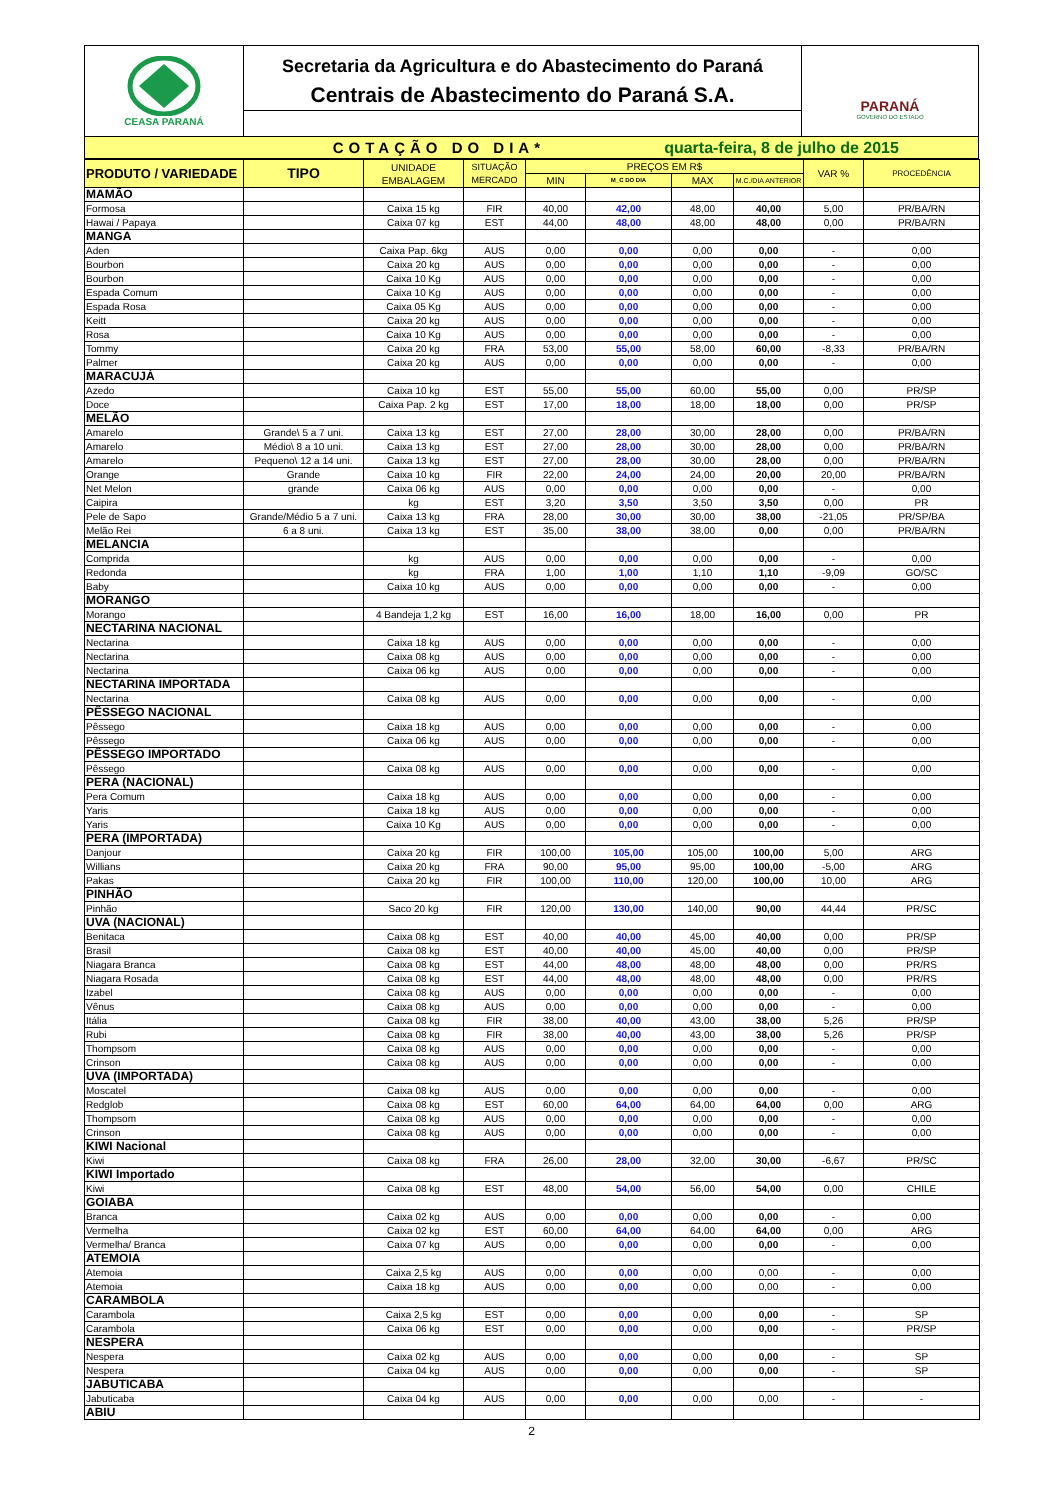CEASA PARANÁ
Secretaria da Agricultura e do Abastecimento do Paraná
Centrais de Abastecimento do Paraná S.A.
PARANÁ
GOVERNO DO ESTADO
COTAÇÃO DO DIA*
quarta-feira, 8 de julho de 2015
| PRODUTO / VARIEDADE | TIPO | UNIDADE EMBALAGEM | SITUAÇÃO MERCADO | PREÇOS EM R$ | | | | VAR % | PROCEDÊNCIA |
| --- | --- | --- | --- | --- | --- | --- | --- | --- | --- |
| | | | | MIN | M_C DO DIA | MAX | M.C./DIA ANTERIOR | | |
| MAMÃO | | | | | | | | | |
| Formosa | | Caixa 15 kg | FIR | 40,00 | 42,00 | 48,00 | 40,00 | 5,00 | PR/BA/RN |
| Hawai / Papaya | | Caixa 07 kg | EST | 44,00 | 48,00 | 48,00 | 48,00 | 0,00 | PR/BA/RN |
| MANGA | | | | | | | | | |
| Aden | | Caixa Pap. 6kg | AUS | 0,00 | 0,00 | 0,00 | 0,00 | - | 0,00 |
| Bourbon | | Caixa 20 kg | AUS | 0,00 | 0,00 | 0,00 | 0,00 | - | 0,00 |
| Bourbon | | Caixa 10 Kg | AUS | 0,00 | 0,00 | 0,00 | 0,00 | - | 0,00 |
| Espada Comum | | Caixa 10 Kg | AUS | 0,00 | 0,00 | 0,00 | 0,00 | - | 0,00 |
| Espada Rosa | | Caixa 05 Kg | AUS | 0,00 | 0,00 | 0,00 | 0,00 | - | 0,00 |
| Keitt | | Caixa 20 kg | AUS | 0,00 | 0,00 | 0,00 | 0,00 | - | 0,00 |
| Rosa | | Caixa 10 Kg | AUS | 0,00 | 0,00 | 0,00 | 0,00 | - | 0,00 |
| Tommy | | Caixa 20 kg | FRA | 53,00 | 55,00 | 58,00 | 60,00 | -8,33 | PR/BA/RN |
| Palmer | | Caixa 20 kg | AUS | 0,00 | 0,00 | 0,00 | 0,00 | - | 0,00 |
| MARACUJÁ | | | | | | | | | |
| Azedo | | Caixa 10 kg | EST | 55,00 | 55,00 | 60,00 | 55,00 | 0,00 | PR/SP |
| Doce | | Caixa Pap. 2 kg | EST | 17,00 | 18,00 | 18,00 | 18,00 | 0,00 | PR/SP |
| MELÃO | | | | | | | | | |
| Amarelo | Grande\ 5 a 7 uni. | Caixa 13 kg | EST | 27,00 | 28,00 | 30,00 | 28,00 | 0,00 | PR/BA/RN |
| Amarelo | Médio\ 8 a 10 uni. | Caixa 13 kg | EST | 27,00 | 28,00 | 30,00 | 28,00 | 0,00 | PR/BA/RN |
| Amarelo | Pequeno\ 12 a 14 uni. | Caixa 13 kg | EST | 27,00 | 28,00 | 30,00 | 28,00 | 0,00 | PR/BA/RN |
| Orange | Grande | Caixa 10 kg | FIR | 22,00 | 24,00 | 24,00 | 20,00 | 20,00 | PR/BA/RN |
| Net Melon | grande | Caixa 06 kg | AUS | 0,00 | 0,00 | 0,00 | 0,00 | - | 0,00 |
| Caipira | | kg | EST | 3,20 | 3,50 | 3,50 | 3,50 | 0,00 | PR |
| Pele de Sapo | Grande/Médio 5 a 7 uni. | Caixa 13 kg | FRA | 28,00 | 30,00 | 30,00 | 38,00 | -21,05 | PR/SP/BA |
| Melão Rei | 6 a 8 uni. | Caixa 13 kg | EST | 35,00 | 38,00 | 38,00 | 0,00 | 0,00 | PR/BA/RN |
| MELANCIA | | | | | | | | | |
| Comprida | | kg | AUS | 0,00 | 0,00 | 0,00 | 0,00 | - | 0,00 |
| Redonda | | kg | FRA | 1,00 | 1,00 | 1,10 | 1,10 | -9,09 | GO/SC |
| Baby | | Caixa 10 kg | AUS | 0,00 | 0,00 | 0,00 | 0,00 | - | 0,00 |
| MORANGO | | | | | | | | | |
| Morango | | 4 Bandeja 1,2 kg | EST | 16,00 | 16,00 | 18,00 | 16,00 | 0,00 | PR |
| NECTARINA NACIONAL | | | | | | | | | |
| Nectarina | | Caixa 18 kg | AUS | 0,00 | 0,00 | 0,00 | 0,00 | - | 0,00 |
| Nectarina | | Caixa 08 kg | AUS | 0,00 | 0,00 | 0,00 | 0,00 | - | 0,00 |
| Nectarina | | Caixa 06 kg | AUS | 0,00 | 0,00 | 0,00 | 0,00 | - | 0,00 |
| NECTARINA IMPORTADA | | | | | | | | | |
| Nectarina | | Caixa 08 kg | AUS | 0,00 | 0,00 | 0,00 | 0,00 | - | 0,00 |
| PÊSSEGO NACIONAL | | | | | | | | | |
| Pêssego | | Caixa 18 kg | AUS | 0,00 | 0,00 | 0,00 | 0,00 | - | 0,00 |
| Pêssego | | Caixa 06 kg | AUS | 0,00 | 0,00 | 0,00 | 0,00 | - | 0,00 |
| PÊSSEGO IMPORTADO | | | | | | | | | |
| Pêssego | | Caixa 08 kg | AUS | 0,00 | 0,00 | 0,00 | 0,00 | - | 0,00 |
| PERA (NACIONAL) | | | | | | | | | |
| Pera Comum | | Caixa 18 kg | AUS | 0,00 | 0,00 | 0,00 | 0,00 | - | 0,00 |
| Yaris | | Caixa 18 kg | AUS | 0,00 | 0,00 | 0,00 | 0,00 | - | 0,00 |
| Yaris | | Caixa 10 Kg | AUS | 0,00 | 0,00 | 0,00 | 0,00 | - | 0,00 |
| PERA (IMPORTADA) | | | | | | | | | |
| Danjour | | Caixa 20 kg | FIR | 100,00 | 105,00 | 105,00 | 100,00 | 5,00 | ARG |
| Willians | | Caixa 20 kg | FRA | 90,00 | 95,00 | 95,00 | 100,00 | -5,00 | ARG |
| Pakas | | Caixa 20 kg | FIR | 100,00 | 110,00 | 120,00 | 100,00 | 10,00 | ARG |
| PINHÃO | | | | | | | | | |
| Pinhão | | Saco 20 kg | FIR | 120,00 | 130,00 | 140,00 | 90,00 | 44,44 | PR/SC |
| UVA (NACIONAL) | | | | | | | | | |
| Benitaca | | Caixa 08 kg | EST | 40,00 | 40,00 | 45,00 | 40,00 | 0,00 | PR/SP |
| Brasil | | Caixa 08 kg | EST | 40,00 | 40,00 | 45,00 | 40,00 | 0,00 | PR/SP |
| Niagara Branca | | Caixa 08 kg | EST | 44,00 | 48,00 | 48,00 | 48,00 | 0,00 | PR/RS |
| Niagara Rosada | | Caixa 08 kg | EST | 44,00 | 48,00 | 48,00 | 48,00 | 0,00 | PR/RS |
| Izabel | | Caixa 08 kg | AUS | 0,00 | 0,00 | 0,00 | 0,00 | - | 0,00 |
| Vênus | | Caixa 08 kg | AUS | 0,00 | 0,00 | 0,00 | 0,00 | - | 0,00 |
| Itália | | Caixa 08 kg | FIR | 38,00 | 40,00 | 43,00 | 38,00 | 5,26 | PR/SP |
| Rubi | | Caixa 08 kg | FIR | 38,00 | 40,00 | 43,00 | 38,00 | 5,26 | PR/SP |
| Thompsom | | Caixa 08 kg | AUS | 0,00 | 0,00 | 0,00 | 0,00 | - | 0,00 |
| Crinson | | Caixa 08 kg | AUS | 0,00 | 0,00 | 0,00 | 0,00 | - | 0,00 |
| UVA (IMPORTADA) | | | | | | | | | |
| Moscatel | | Caixa 08 kg | AUS | 0,00 | 0,00 | 0,00 | 0,00 | - | 0,00 |
| Redglob | | Caixa 08 kg | EST | 60,00 | 64,00 | 64,00 | 64,00 | 0,00 | ARG |
| Thompsom | | Caixa 08 kg | AUS | 0,00 | 0,00 | 0,00 | 0,00 | - | 0,00 |
| Crinson | | Caixa 08 kg | AUS | 0,00 | 0,00 | 0,00 | 0,00 | - | 0,00 |
| KIWI Nacional | | | | | | | | | |
| Kiwi | | Caixa 08 kg | FRA | 26,00 | 28,00 | 32,00 | 30,00 | -6,67 | PR/SC |
| KIWI Importado | | | | | | | | | |
| Kiwi | | Caixa 08 kg | EST | 48,00 | 54,00 | 56,00 | 54,00 | 0,00 | CHILE |
| GOIABA | | | | | | | | | |
| Branca | | Caixa 02 kg | AUS | 0,00 | 0,00 | 0,00 | 0,00 | - | 0,00 |
| Vermelha | | Caixa 02 kg | EST | 60,00 | 64,00 | 64,00 | 64,00 | 0,00 | ARG |
| Vermelha/ Branca | | Caixa 07 kg | AUS | 0,00 | 0,00 | 0,00 | 0,00 | - | 0,00 |
| ATEMOIA | | | | | | | | | |
| Atemoia | | Caixa 2,5 kg | AUS | 0,00 | 0,00 | 0,00 | 0,00 | - | 0,00 |
| Atemoia | | Caixa 18 kg | AUS | 0,00 | 0,00 | 0,00 | 0,00 | - | 0,00 |
| CARAMBOLA | | | | | | | | | |
| Carambola | | Caixa 2,5 kg | EST | 0,00 | 0,00 | 0,00 | 0,00 | - | SP |
| Carambola | | Caixa 06 kg | EST | 0,00 | 0,00 | 0,00 | 0,00 | - | PR/SP |
| NESPERA | | | | | | | | | |
| Nespera | | Caixa 02 kg | AUS | 0,00 | 0,00 | 0,00 | 0,00 | - | SP |
| Nespera | | Caixa 04 kg | AUS | 0,00 | 0,00 | 0,00 | 0,00 | - | SP |
| JABUTICABA | | | | | | | | | |
| Jabuticaba | | Caixa 04 kg | AUS | 0,00 | 0,00 | 0,00 | 0,00 | - | - |
| ABIU | | | | | | | | | |
2